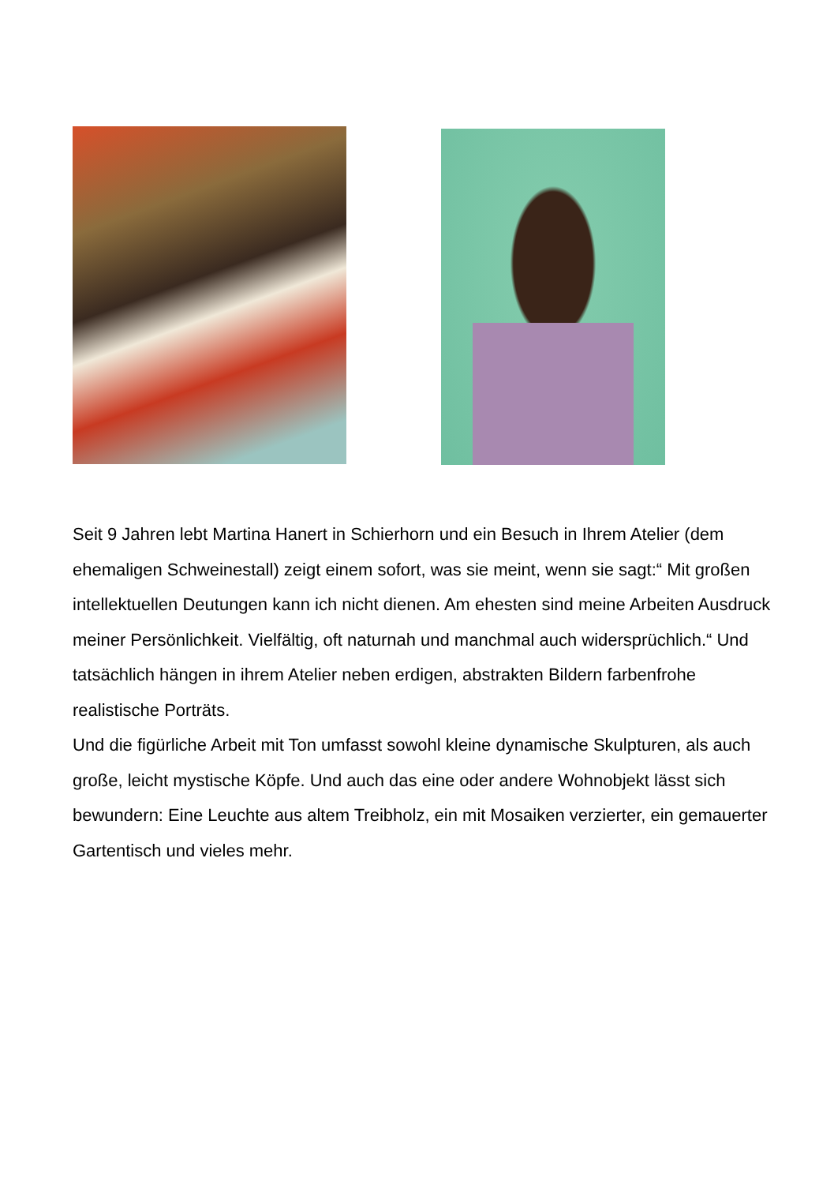Seit 9 Jahren lebt Martina Hanert in Schierhorn und ein Besuch in Ihrem Atelier (dem ehemaligen Schweinestall) zeigt einem sofort, was sie meint, wenn sie sagt:“ Mit großen intellektuellen Deutungen kann ich nicht dienen. Am ehesten sind meine Arbeiten Ausdruck meiner Persönlichkeit. Vielfältig, oft naturnah und manchmal auch widersprüchlich.“ Und tatsächlich hängen in ihrem Atelier neben erdigen, abstrakten Bildern farbenfrohe realistische Porträts.
Und die figürliche Arbeit mit Ton umfasst sowohl kleine dynamische Skulpturen, als auch große, leicht mystische Köpfe. Und auch das eine oder andere Wohnobjekt lässt sich bewundern: Eine Leuchte aus altem Treibholz, ein mit Mosaiken verzierter, ein gemauerter Gartentisch und vieles mehr.